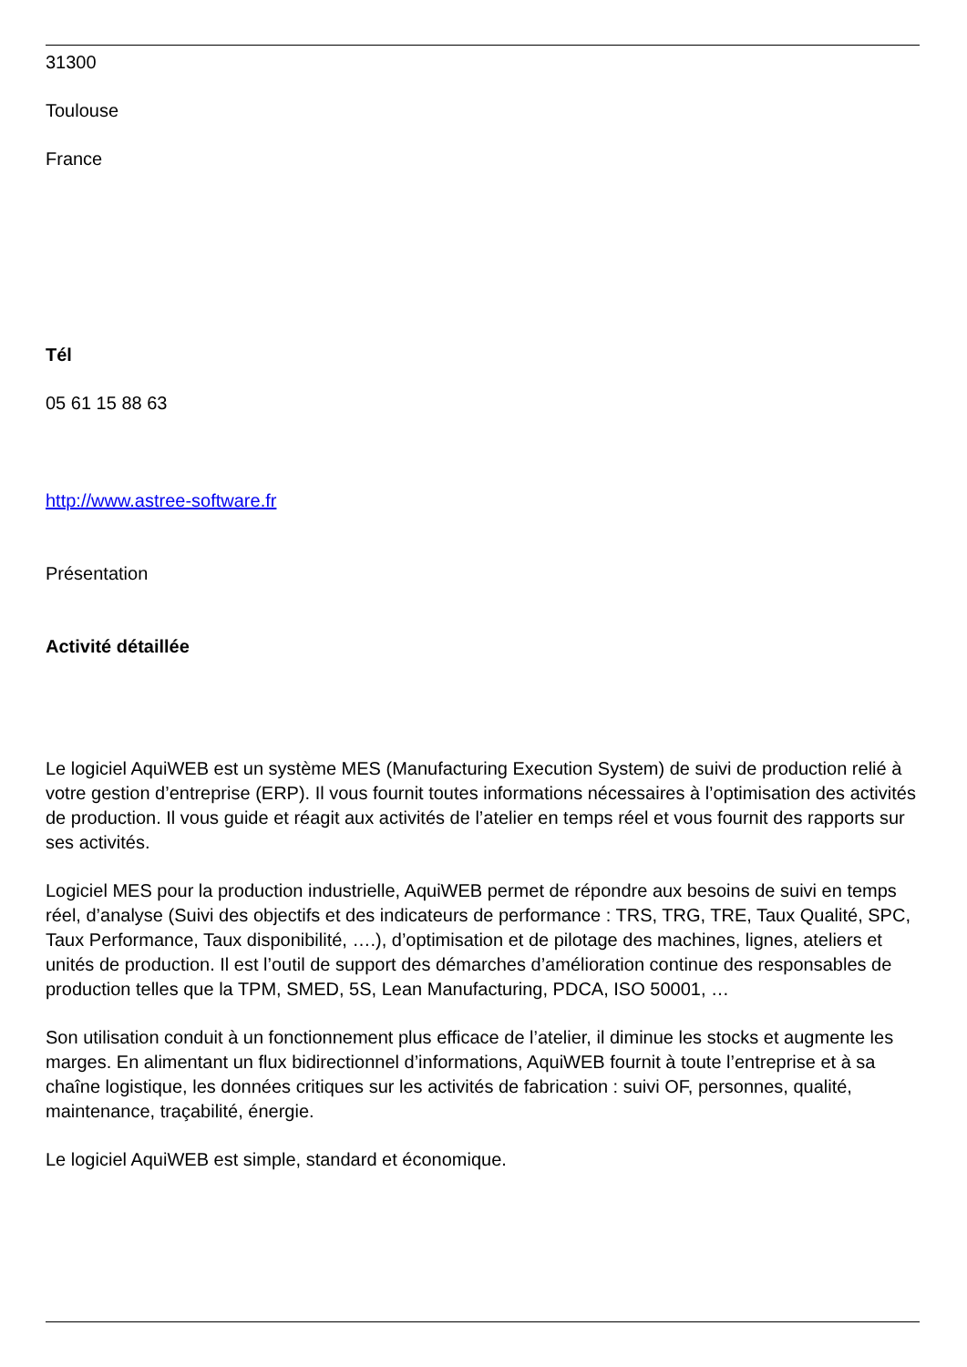31300
Toulouse
France
Tél
05 61 15 88 63
http://www.astree-software.fr
Présentation
Activité détaillée
Le logiciel AquiWEB est un système MES (Manufacturing Execution System) de suivi de production relié à votre gestion d’entreprise (ERP). Il vous fournit toutes informations nécessaires à l’optimisation des activités de production. Il vous guide et réagit aux activités de l’atelier en temps réel et vous fournit des rapports sur ses activités.
Logiciel MES pour la production industrielle, AquiWEB permet de répondre aux besoins de suivi en temps réel, d’analyse (Suivi des objectifs et des indicateurs de performance : TRS, TRG, TRE, Taux Qualité, SPC, Taux Performance, Taux disponibilité, ….), d’optimisation et de pilotage des machines, lignes, ateliers et unités de production. Il est l’outil de support des démarches d’amélioration continue des responsables de production telles que la TPM, SMED, 5S, Lean Manufacturing, PDCA, ISO 50001, …
Son utilisation conduit à un fonctionnement plus efficace de l’atelier, il diminue les stocks et augmente les marges. En alimentant un flux bidirectionnel d’informations, AquiWEB fournit à toute l’entreprise et à sa chaîne logistique, les données critiques sur les activités de fabrication : suivi OF, personnes, qualité, maintenance, traçabilité, énergie.
Le logiciel AquiWEB est simple, standard et économique.